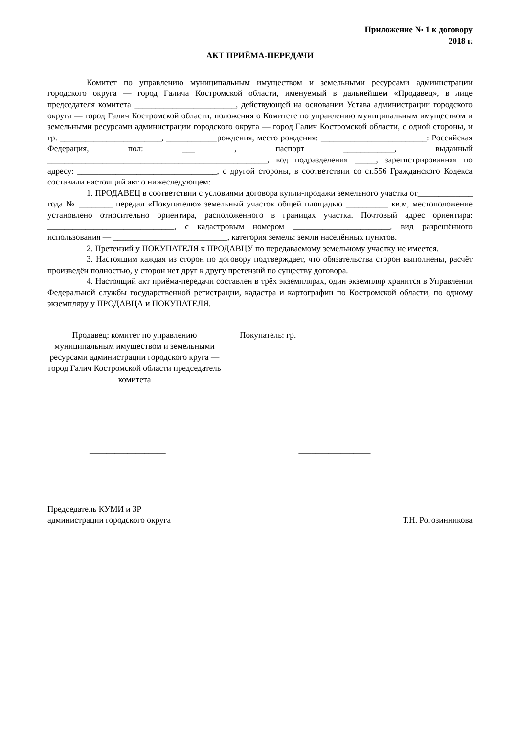Приложение № 1 к договору
2018 г.
АКТ ПРИЁМА-ПЕРЕДАЧИ
Комитет по управлению муниципальным имуществом и земельными ресурсами администрации городского округа — город Галича Костромской области, именуемый в дальнейшем «Продавец», в лице председателя комитета ________________________, действующей на основании Устава администрации городского округа — город Галич Костромской области, положения о Комитете по управлению муниципальным имуществом и земельными ресурсами администрации городского округа — город Галич Костромской области, с одной стороны, и гр. ________________________, ____________рождения, место рождения: _________________________: Российская Федерация, пол: ___ , паспорт ____________, выданный ____________________________________________________, код подразделения _____, зарегистрированная по адресу: _________________________________, с другой стороны, в соответствии со ст.556 Гражданского Кодекса составили настоящий акт о нижеследующем:
1. ПРОДАВЕЦ в соответствии с условиями договора купли-продажи земельного участка от_____________ года № ________ передал «Покупателю» земельный участок общей площадью __________ кв.м, местоположение установлено относительно ориентира, расположенного в границах участка. Почтовый адрес ориентира: ______________________________, с кадастровым номером _______________________, вид разрешённого использования — ___________________________, категория земель: земли населённых пунктов.
2. Претензий у ПОКУПАТЕЛЯ к ПРОДАВЦУ по передаваемому земельному участку не имеется.
3. Настоящим каждая из сторон по договору подтверждает, что обязательства сторон выполнены, расчёт произведён полностью, у сторон нет друг к другу претензий по существу договора.
4. Настоящий акт приёма-передачи составлен в трёх экземплярах, один экземпляр хранится в Управлении Федеральной службы государственной регистрации, кадастра и картографии по Костромской области, по одному экземпляру у ПРОДАВЦА и ПОКУПАТЕЛЯ.
Продавец: комитет по управлению муниципальным имуществом и земельными ресурсами администрации городского круга — город Галич Костромской области председатель комитета
Покупатель: гр.
__________________ _________________
Председатель КУМИ и ЗР
администрации городского округа
Т.Н. Рогозинникова